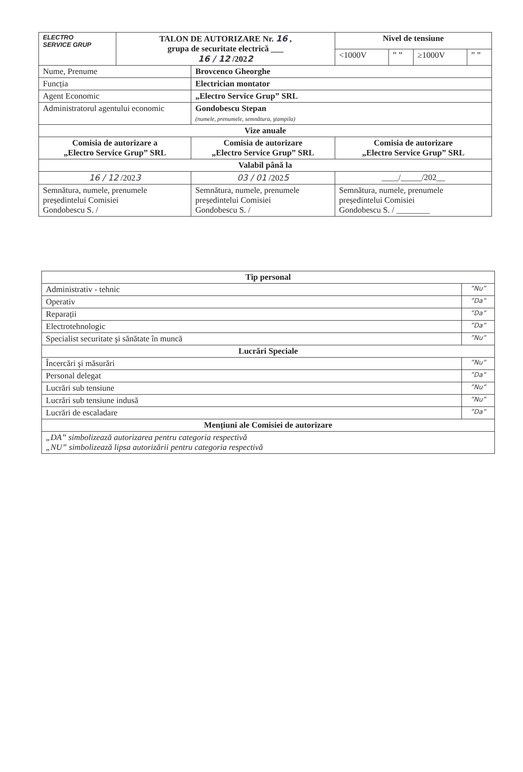| ELECTRO SERVICE GRUP | TALON DE AUTORIZARE Nr. 16 , grupa de securitate electrică ___ 16 / 12 /202 2 | | Nivel de tensiune | | | |
| | | | <1000V | ” ” | ≥1000V | ” ” |
| Nume, Prenume | | Brovcenco Gheorghe | | | | |
| Funcția | | Electrician montator | | | | |
| Agent Economic | | „Electro Service Grup” SRL | | | | |
| Administratorul agentului economic | | Gondobescu Stepan (numele, prenumele, semnătura, ştampila) | | | | |
| Vize anuale | | | | | | |
| Comisia de autorizare a „Electro Service Grup” SRL | | Comisia de autorizare „Electro Service Grup” SRL | Comisia de autorizare „Electro Service Grup” SRL | | | |
| Valabil până la | | | | | | |
| 16 / 12 /202 3 | | 03 / 01 /202 5 | ____/_____/202__ | | | |
| Semnătura, numele, prenumele președintelui Comisiei Gondobescu S. / | | Semnătura, numele, prenumele președintelui Comisiei Gondobescu S. / | Semnătura, numele, prenumele președintelui Comisiei Gondobescu S. / ________ | | | |
| Tip personal | |
| --- | --- |
| Administrativ - tehnic | ”Nu” |
| Operativ | ”Da” |
| Reparații | ”Da” |
| Electrotehnologic | ”Da” |
| Specialist securitate şi sănătate în muncă | ”Nu” |
| Lucrări Speciale | |
| Încercări şi măsurări | ”Nu” |
| Personal delegat | ”Da” |
| Lucrări sub tensiune | ”Nu” |
| Lucrări sub tensiune indusă | ”Nu” |
| Lucrări de escaladare | ”Da” |
| Mențiuni ale Comisiei de autorizare | |
| „DA” simbolizează autorizarea pentru categoria respectivă „NU” simbolizează lipsa autorizării pentru categoria respectivă | |